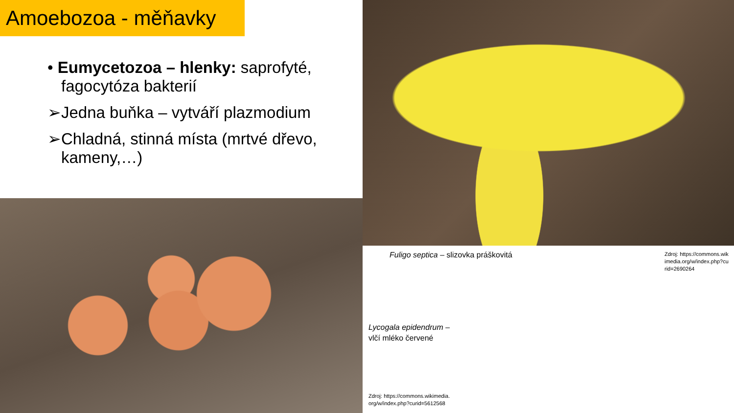Amoebozoa - měňavky
• Eumycetozoa – hlenky: saprofyté, fagocytóza bakterií
➢Jedna buňka – vytváří plazmodium
➢Chladná, stinná místa (mrtvé dřevo, kameny,…)
Fuligo septica – slizovka práškovitá
Zdroj: https://commons.wikimedia.org/w/index.php?curid=2690264
Lycogala epidendrum –
vlčí mléko červené
Zdroj: https://commons.wikimedia.org/w/index.php?curid=5612568